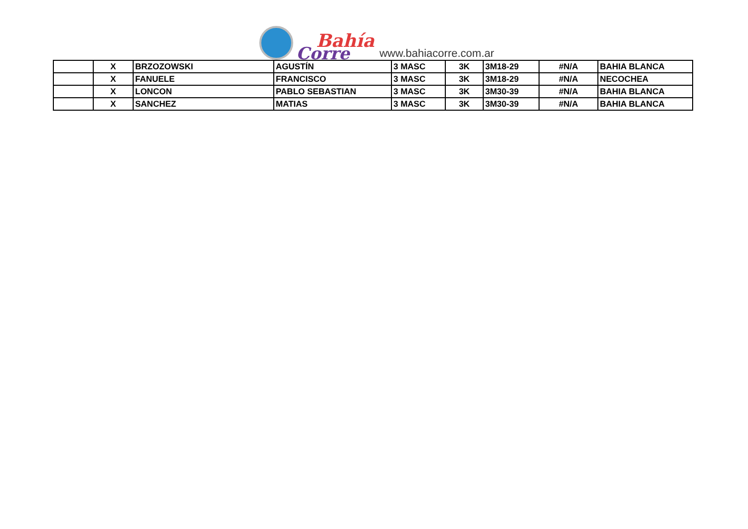Bahía
Corre
www.bahiacorre.com.ar
| | X | BRZOZOWSKI | AGUSTÍN | 3 MASC | 3K | 3M18-29 | #N/A | BAHIA BLANCA |
| | X | FANUELE | FRANCISCO | 3 MASC | 3K | 3M18-29 | #N/A | NECOCHEA |
| | X | LONCON | PABLO SEBASTIAN | 3 MASC | 3K | 3M30-39 | #N/A | BAHIA BLANCA |
| | X | SANCHEZ | MATIAS | 3 MASC | 3K | 3M30-39 | #N/A | BAHIA BLANCA |